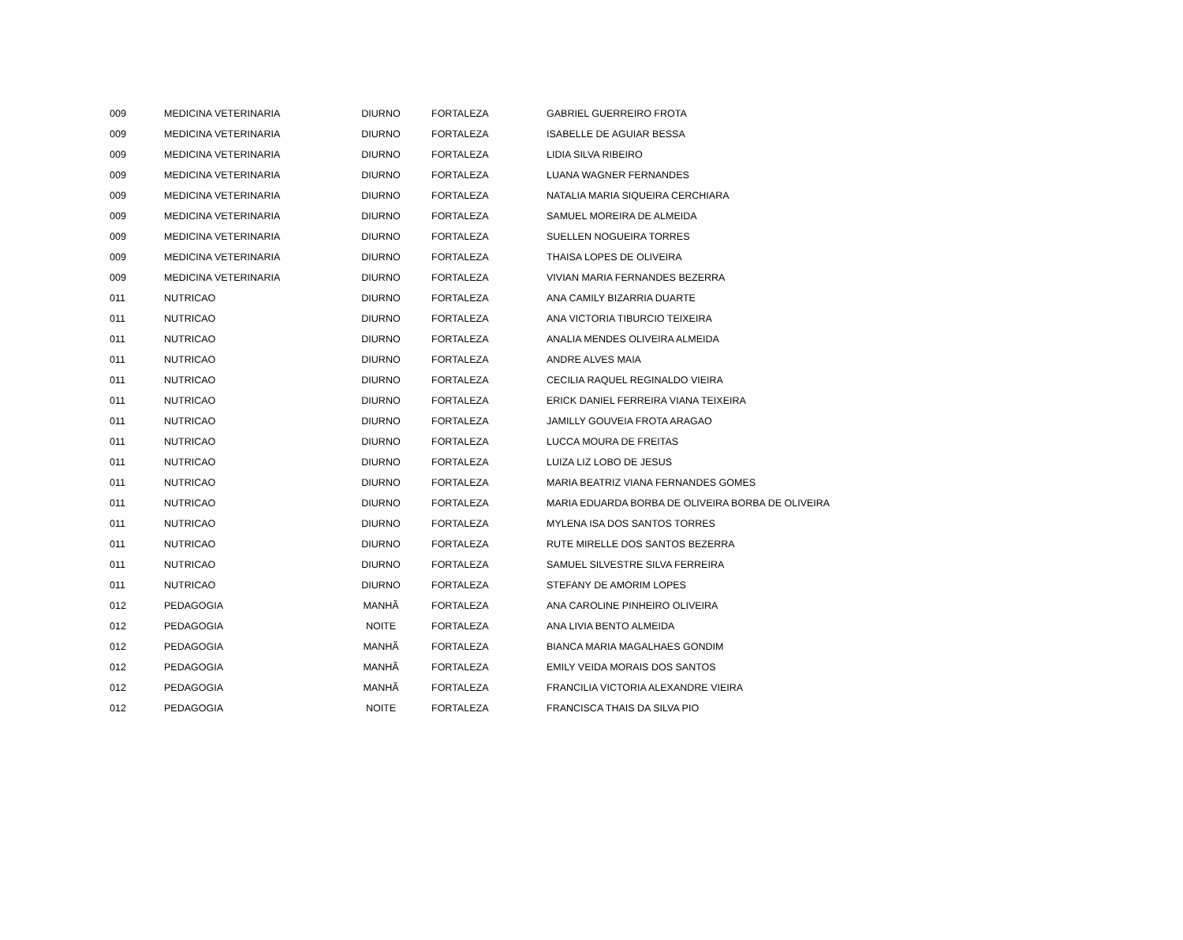| 009 | MEDICINA VETERINARIA | DIURNO | FORTALEZA | GABRIEL GUERREIRO FROTA |
| 009 | MEDICINA VETERINARIA | DIURNO | FORTALEZA | ISABELLE DE AGUIAR BESSA |
| 009 | MEDICINA VETERINARIA | DIURNO | FORTALEZA | LIDIA SILVA RIBEIRO |
| 009 | MEDICINA VETERINARIA | DIURNO | FORTALEZA | LUANA WAGNER FERNANDES |
| 009 | MEDICINA VETERINARIA | DIURNO | FORTALEZA | NATALIA MARIA SIQUEIRA CERCHIARA |
| 009 | MEDICINA VETERINARIA | DIURNO | FORTALEZA | SAMUEL MOREIRA DE ALMEIDA |
| 009 | MEDICINA VETERINARIA | DIURNO | FORTALEZA | SUELLEN NOGUEIRA TORRES |
| 009 | MEDICINA VETERINARIA | DIURNO | FORTALEZA | THAISA LOPES DE OLIVEIRA |
| 009 | MEDICINA VETERINARIA | DIURNO | FORTALEZA | VIVIAN MARIA FERNANDES BEZERRA |
| 011 | NUTRICAO | DIURNO | FORTALEZA | ANA CAMILY BIZARRIA DUARTE |
| 011 | NUTRICAO | DIURNO | FORTALEZA | ANA VICTORIA TIBURCIO TEIXEIRA |
| 011 | NUTRICAO | DIURNO | FORTALEZA | ANALIA MENDES OLIVEIRA ALMEIDA |
| 011 | NUTRICAO | DIURNO | FORTALEZA | ANDRE ALVES MAIA |
| 011 | NUTRICAO | DIURNO | FORTALEZA | CECILIA RAQUEL REGINALDO VIEIRA |
| 011 | NUTRICAO | DIURNO | FORTALEZA | ERICK DANIEL FERREIRA VIANA TEIXEIRA |
| 011 | NUTRICAO | DIURNO | FORTALEZA | JAMILLY GOUVEIA FROTA ARAGAO |
| 011 | NUTRICAO | DIURNO | FORTALEZA | LUCCA MOURA DE FREITAS |
| 011 | NUTRICAO | DIURNO | FORTALEZA | LUIZA LIZ LOBO DE JESUS |
| 011 | NUTRICAO | DIURNO | FORTALEZA | MARIA BEATRIZ VIANA FERNANDES GOMES |
| 011 | NUTRICAO | DIURNO | FORTALEZA | MARIA EDUARDA BORBA DE OLIVEIRA BORBA DE OLIVEIRA |
| 011 | NUTRICAO | DIURNO | FORTALEZA | MYLENA ISA DOS SANTOS TORRES |
| 011 | NUTRICAO | DIURNO | FORTALEZA | RUTE MIRELLE DOS SANTOS BEZERRA |
| 011 | NUTRICAO | DIURNO | FORTALEZA | SAMUEL SILVESTRE SILVA FERREIRA |
| 011 | NUTRICAO | DIURNO | FORTALEZA | STEFANY DE AMORIM LOPES |
| 012 | PEDAGOGIA | MANHÃ | FORTALEZA | ANA CAROLINE PINHEIRO OLIVEIRA |
| 012 | PEDAGOGIA | NOITE | FORTALEZA | ANA LIVIA BENTO ALMEIDA |
| 012 | PEDAGOGIA | MANHÃ | FORTALEZA | BIANCA MARIA MAGALHAES GONDIM |
| 012 | PEDAGOGIA | MANHÃ | FORTALEZA | EMILY VEIDA MORAIS DOS SANTOS |
| 012 | PEDAGOGIA | MANHÃ | FORTALEZA | FRANCILIA VICTORIA ALEXANDRE VIEIRA |
| 012 | PEDAGOGIA | NOITE | FORTALEZA | FRANCISCA THAIS DA SILVA PIO |